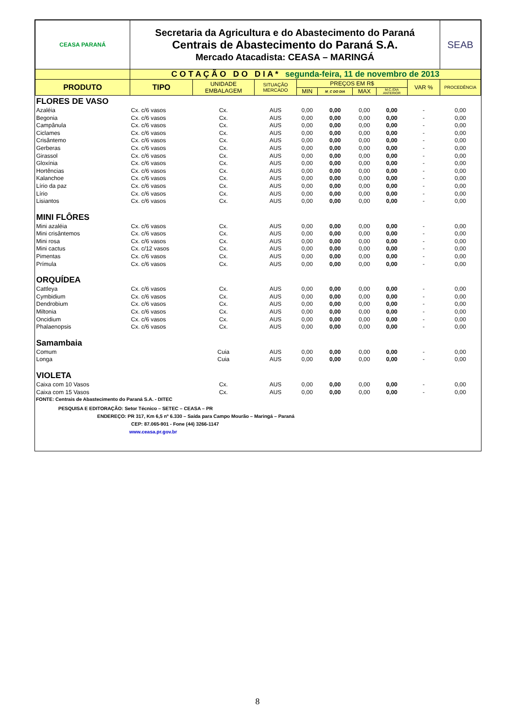| CEASA PARANÁ | Secretaria da Agricultura e do Abastecimento do Paraná Centrais de Abastecimento do Paraná S.A. Mercado Atacadista: CEASA – MARINGÁ | | | | | | | | SEAB |
| | C O T A Ç Ã O D O D I A * segunda-feira, 11 de novembro de 2013 | | | | | | | | |
| PRODUTO | TIPO | UNIDADE EMBALAGEM | SITUAÇÃO MERCADO | PREÇOS EM R$ | | | | VAR % | PROCEDÊNCIA |
| | | | | MIN | M_C DO DIA | MAX | M.C./DIA ANTERIOR | | |
| FLORES DE VASO | | | | | | | | | |
| Azaléia | Cx. c/6 vasos | Cx. | AUS | 0,00 | 0,00 | 0,00 | 0,00 | - | 0,00 |
| Begonia | Cx. c/6 vasos | Cx. | AUS | 0,00 | 0,00 | 0,00 | 0,00 | - | 0,00 |
| Campânula | Cx. c/6 vasos | Cx. | AUS | 0,00 | 0,00 | 0,00 | 0,00 | - | 0,00 |
| Ciclames | Cx. c/6 vasos | Cx. | AUS | 0,00 | 0,00 | 0,00 | 0,00 | - | 0,00 |
| Crisântemo | Cx. c/6 vasos | Cx. | AUS | 0,00 | 0,00 | 0,00 | 0,00 | - | 0,00 |
| Gerberas | Cx. c/6 vasos | Cx. | AUS | 0,00 | 0,00 | 0,00 | 0,00 | - | 0,00 |
| Girassol | Cx. c/6 vasos | Cx. | AUS | 0,00 | 0,00 | 0,00 | 0,00 | - | 0,00 |
| Gloxínia | Cx. c/6 vasos | Cx. | AUS | 0,00 | 0,00 | 0,00 | 0,00 | - | 0,00 |
| Hortências | Cx. c/6 vasos | Cx. | AUS | 0,00 | 0,00 | 0,00 | 0,00 | - | 0,00 |
| Kalanchoe | Cx. c/6 vasos | Cx. | AUS | 0,00 | 0,00 | 0,00 | 0,00 | - | 0,00 |
| Lírio da paz | Cx. c/6 vasos | Cx. | AUS | 0,00 | 0,00 | 0,00 | 0,00 | - | 0,00 |
| Lírio | Cx. c/6 vasos | Cx. | AUS | 0,00 | 0,00 | 0,00 | 0,00 | - | 0,00 |
| Lisiantos | Cx. c/6 vasos | Cx. | AUS | 0,00 | 0,00 | 0,00 | 0,00 | - | 0,00 |
| MINI FLÔRES | | | | | | | | | |
| Mini azaléia | Cx. c/6 vasos | Cx. | AUS | 0,00 | 0,00 | 0,00 | 0,00 | - | 0,00 |
| Mini crisântemos | Cx. c/6 vasos | Cx. | AUS | 0,00 | 0,00 | 0,00 | 0,00 | - | 0,00 |
| Mini rosa | Cx. c/6 vasos | Cx. | AUS | 0,00 | 0,00 | 0,00 | 0,00 | - | 0,00 |
| Mini cactus | Cx. c/12 vasos | Cx. | AUS | 0,00 | 0,00 | 0,00 | 0,00 | - | 0,00 |
| Pimentas | Cx. c/6 vasos | Cx. | AUS | 0,00 | 0,00 | 0,00 | 0,00 | - | 0,00 |
| Prímula | Cx. c/6 vasos | Cx. | AUS | 0,00 | 0,00 | 0,00 | 0,00 | - | 0,00 |
| ORQUÍDEA | | | | | | | | | |
| Cattleya | Cx. c/6 vasos | Cx. | AUS | 0,00 | 0,00 | 0,00 | 0,00 | - | 0,00 |
| Cymbidium | Cx. c/6 vasos | Cx. | AUS | 0,00 | 0,00 | 0,00 | 0,00 | - | 0,00 |
| Dendrobium | Cx. c/6 vasos | Cx. | AUS | 0,00 | 0,00 | 0,00 | 0,00 | - | 0,00 |
| Miltonia | Cx. c/6 vasos | Cx. | AUS | 0,00 | 0,00 | 0,00 | 0,00 | - | 0,00 |
| Oncidium | Cx. c/6 vasos | Cx. | AUS | 0,00 | 0,00 | 0,00 | 0,00 | - | 0,00 |
| Phalaenopsis | Cx. c/6 vasos | Cx. | AUS | 0,00 | 0,00 | 0,00 | 0,00 | - | 0,00 |
| Samambaia | | | | | | | | | |
| Comum | | Cuia | AUS | 0,00 | 0,00 | 0,00 | 0,00 | - | 0,00 |
| Longa | | Cuia | AUS | 0,00 | 0,00 | 0,00 | 0,00 | - | 0,00 |
| VIOLETA | | | | | | | | | |
| Caixa com 10 Vasos | | Cx. | AUS | 0,00 | 0,00 | 0,00 | 0,00 | - | 0,00 |
| Caixa com 15 Vasos | | Cx. | AUS | 0,00 | 0,00 | 0,00 | 0,00 | - | 0,00 |
FONTE: Centrais de Abastecimento do Paraná S.A. - DITEC
PESQUISA E EDITORAÇÃO: Setor Técnico – SETEC – CEASA – PR
ENDEREÇO: PR 317, Km 6,5 nº 6.330 – Saída para Campo Mourão – Maringá – Paraná
CEP: 87.065-901 - Fone (44) 3266-1147
www.ceasa.pr.gov.br
8